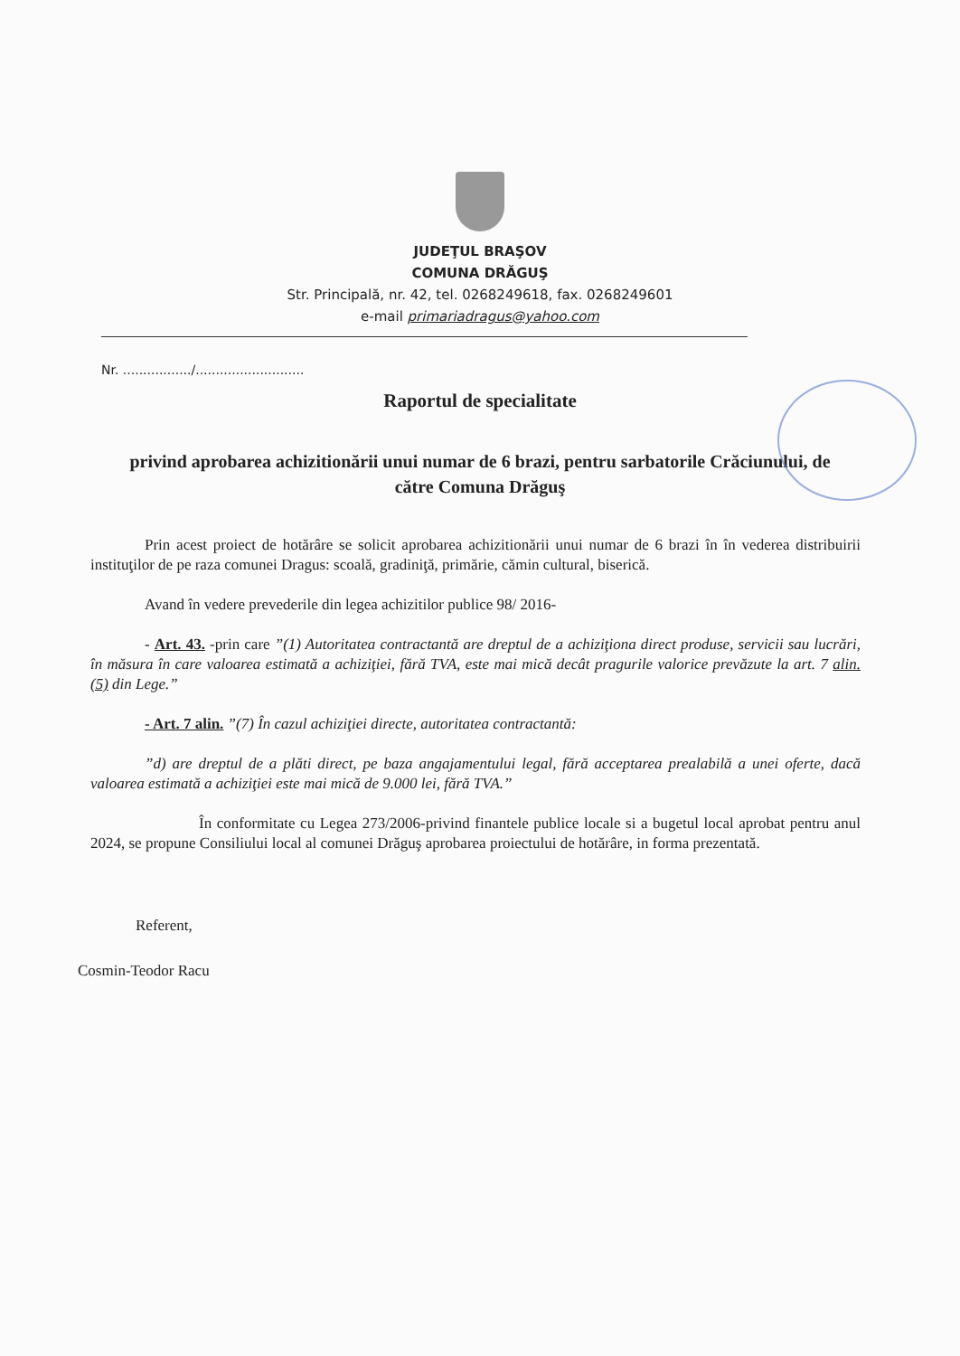JUDEŢUL BRAŞOV
COMUNA DRĂGUŞ
Str. Principală, nr. 42, tel. 0268249618, fax. 0268249601
e-mail primariadragus@yahoo.com
Nr. ................./...........................
Raportul de specialitate
privind aprobarea achizitionării unui numar de 6 brazi, pentru sarbatorile Crăciunului, de către Comuna Drăguş
Prin acest proiect de hotărâre se solicit aprobarea achizitionării unui numar de 6 brazi în în vederea distribuirii instituţilor de pe raza comunei Dragus: scoală, gradiniţă, primărie, cămin cultural, biserică.
Avand în vedere prevederile din legea achizitilor publice 98/ 2016-
- Art. 43. -prin care ”(1) Autoritatea contractantă are dreptul de a achiziţiona direct produse, servicii sau lucrări, în măsura în care valoarea estimată a achiziţiei, fără TVA, este mai mică decât pragurile valorice prevăzute la art. 7 alin. (5) din Lege.”
- Art. 7 alin. ”(7) În cazul achiziţiei directe, autoritatea contractantă:
”d) are dreptul de a plăti direct, pe baza angajamentului legal, fără acceptarea prealabilă a unei oferte, dacă valoarea estimată a achiziţiei este mai mică de 9.000 lei, fără TVA.”
În conformitate cu Legea 273/2006-privind finantele publice locale si a bugetul local aprobat pentru anul 2024, se propune Consiliului local al comunei Drăguş aprobarea proiectului de hotărâre, in forma prezentată.
Referent,
Cosmin-Teodor Racu